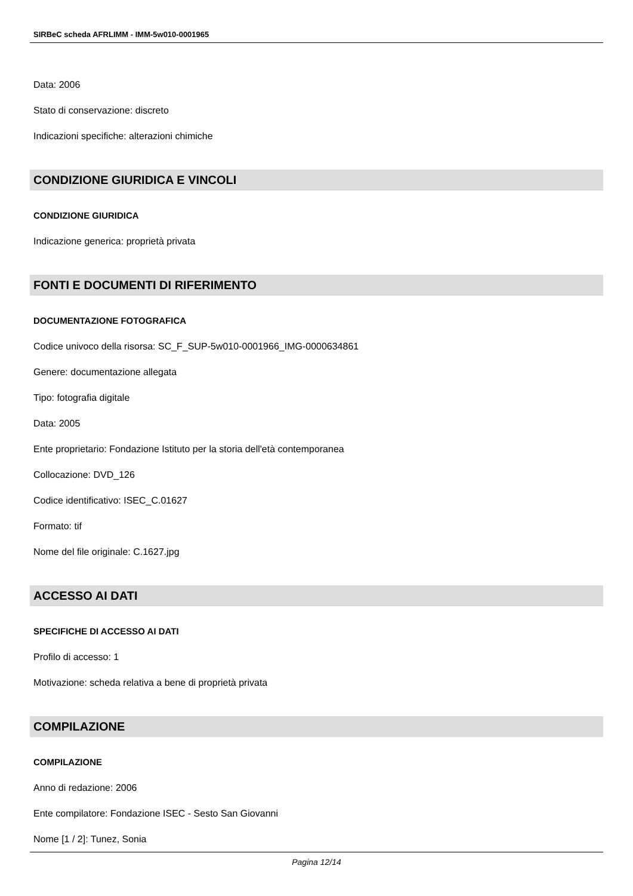SIRBeC scheda AFRLIMM - IMM-5w010-0001965
Data: 2006
Stato di conservazione: discreto
Indicazioni specifiche: alterazioni chimiche
CONDIZIONE GIURIDICA E VINCOLI
CONDIZIONE GIURIDICA
Indicazione generica: proprietà privata
FONTI E DOCUMENTI DI RIFERIMENTO
DOCUMENTAZIONE FOTOGRAFICA
Codice univoco della risorsa: SC_F_SUP-5w010-0001966_IMG-0000634861
Genere: documentazione allegata
Tipo: fotografia digitale
Data: 2005
Ente proprietario: Fondazione Istituto per la storia dell'età contemporanea
Collocazione: DVD_126
Codice identificativo: ISEC_C.01627
Formato: tif
Nome del file originale: C.1627.jpg
ACCESSO AI DATI
SPECIFICHE DI ACCESSO AI DATI
Profilo di accesso: 1
Motivazione: scheda relativa a bene di proprietà privata
COMPILAZIONE
COMPILAZIONE
Anno di redazione: 2006
Ente compilatore: Fondazione ISEC - Sesto San Giovanni
Nome [1 / 2]: Tunez, Sonia
Pagina 12/14